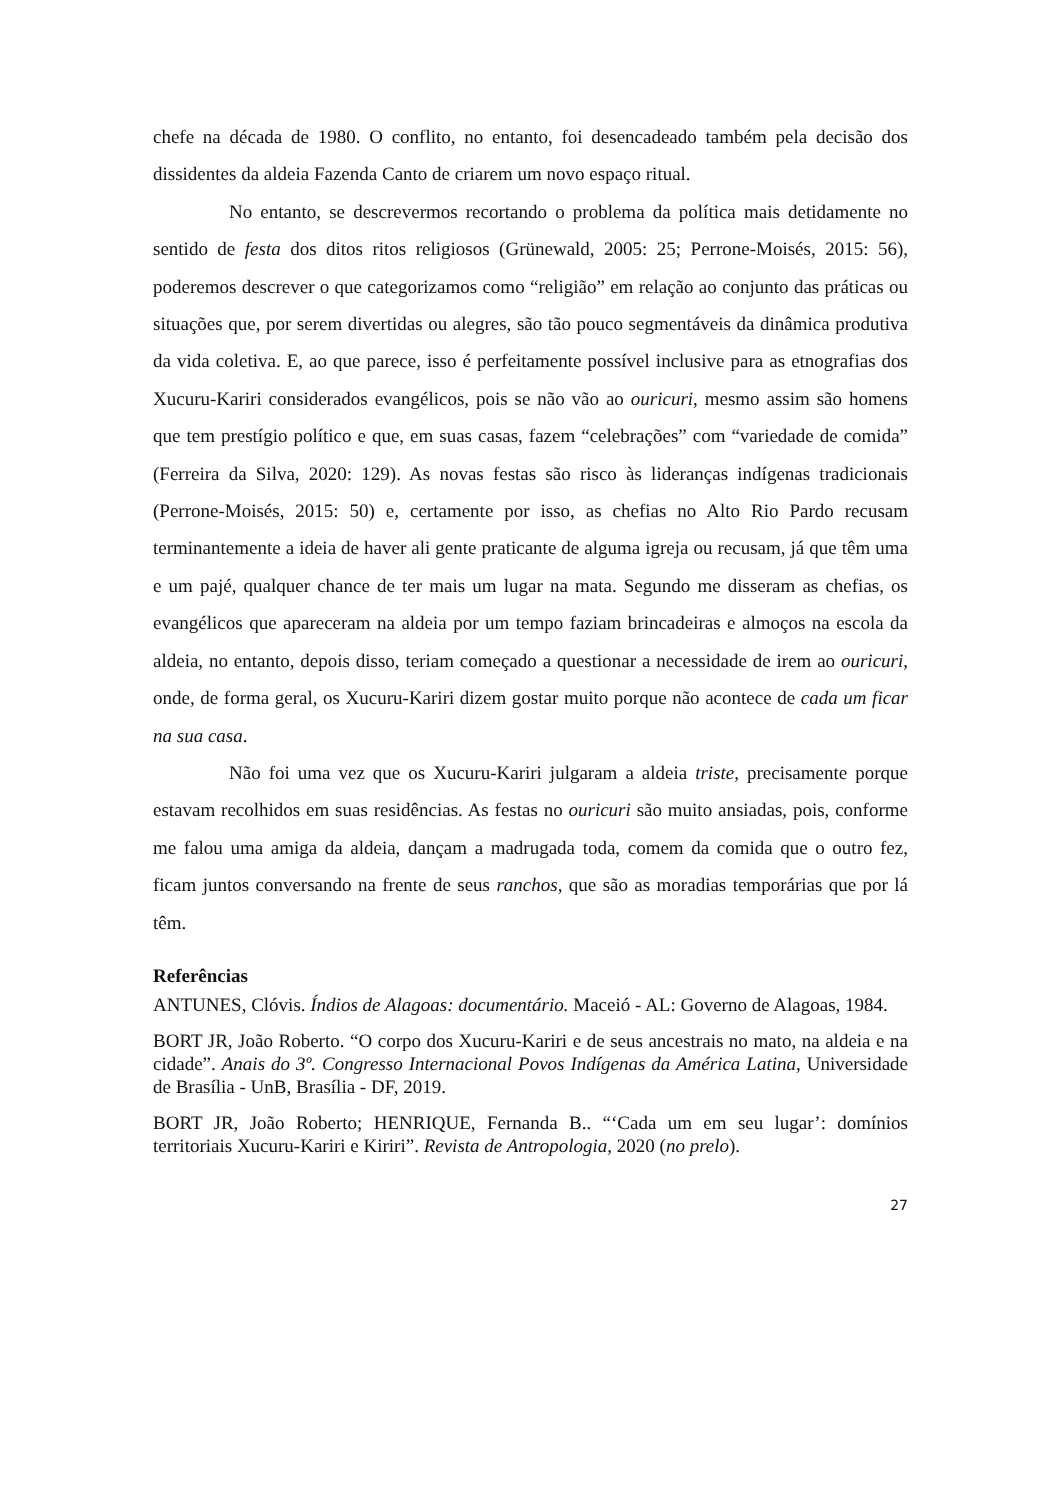chefe na década de 1980. O conflito, no entanto, foi desencadeado também pela decisão dos dissidentes da aldeia Fazenda Canto de criarem um novo espaço ritual.
No entanto, se descrevermos recortando o problema da política mais detidamente no sentido de festa dos ditos ritos religiosos (Grünewald, 2005: 25; Perrone-Moisés, 2015: 56), poderemos descrever o que categorizamos como “religião” em relação ao conjunto das práticas ou situações que, por serem divertidas ou alegres, são tão pouco segmentáveis da dinâmica produtiva da vida coletiva. E, ao que parece, isso é perfeitamente possível inclusive para as etnografias dos Xucuru-Kariri considerados evangélicos, pois se não vão ao ouricuri, mesmo assim são homens que tem prestígio político e que, em suas casas, fazem “celebrações” com “variedade de comida” (Ferreira da Silva, 2020: 129). As novas festas são risco às lideranças indígenas tradicionais (Perrone-Moisés, 2015: 50) e, certamente por isso, as chefias no Alto Rio Pardo recusam terminantemente a ideia de haver ali gente praticante de alguma igreja ou recusam, já que têm uma e um pajé, qualquer chance de ter mais um lugar na mata. Segundo me disseram as chefias, os evangélicos que apareceram na aldeia por um tempo faziam brincadeiras e almoços na escola da aldeia, no entanto, depois disso, teriam começado a questionar a necessidade de irem ao ouricuri, onde, de forma geral, os Xucuru-Kariri dizem gostar muito porque não acontece de cada um ficar na sua casa.
Não foi uma vez que os Xucuru-Kariri julgaram a aldeia triste, precisamente porque estavam recolhidos em suas residências. As festas no ouricuri são muito ansiadas, pois, conforme me falou uma amiga da aldeia, dançam a madrugada toda, comem da comida que o outro fez, ficam juntos conversando na frente de seus ranchos, que são as moradias temporárias que por lá têm.
Referências
ANTUNES, Clóvis. Índios de Alagoas: documentário. Maceió - AL: Governo de Alagoas, 1984.
BORT JR, João Roberto. “O corpo dos Xucuru-Kariri e de seus ancestrais no mato, na aldeia e na cidade”. Anais do 3º. Congresso Internacional Povos Indígenas da América Latina, Universidade de Brasília - UnB, Brasília - DF, 2019.
BORT JR, João Roberto; HENRIQUE, Fernanda B.. “‘Cada um em seu lugar’: domínios territoriais Xucuru-Kariri e Kiriri”. Revista de Antropologia, 2020 (no prelo).
27